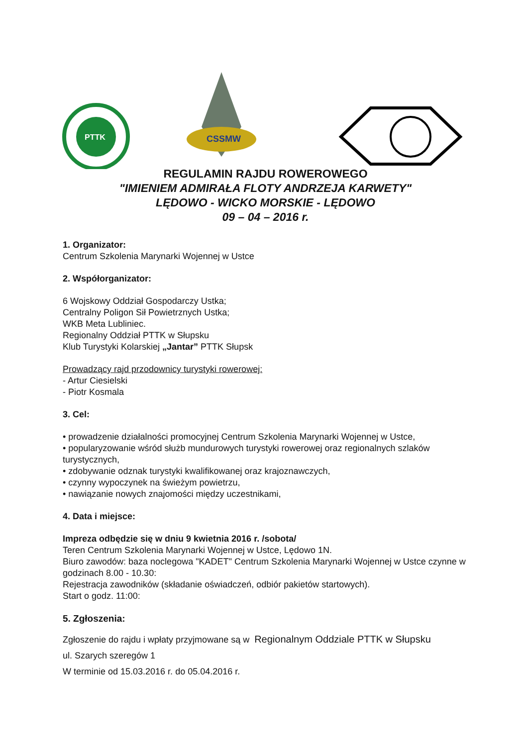PTTK
CSSMW
REGULAMIN RAJDU ROWEROWEGO
"IMIENIEM ADMIRAŁA FLOTY ANDRZEJA KARWETY"
LĘDOWO - WICKO MORSKIE - LĘDOWO
09 – 04 – 2016 r.
1. Organizator:
Centrum Szkolenia Marynarki Wojennej w Ustce
2. Współorganizator:
6 Wojskowy Oddział Gospodarczy Ustka;
Centralny Poligon Sił Powietrznych Ustka;
WKB Meta Lubliniec.
Regionalny Oddział PTTK w Słupsku
Klub Turystyki Kolarskiej „Jantar” PTTK Słupsk
Prowadzący rajd przodownicy turystyki rowerowej:
- Artur Ciesielski
- Piotr Kosmala
3. Cel:
• prowadzenie działalności promocyjnej Centrum Szkolenia Marynarki Wojennej w Ustce,
• popularyzowanie wśród służb mundurowych turystyki rowerowej oraz regionalnych szlaków turystycznych,
• zdobywanie odznak turystyki kwalifikowanej oraz krajoznawczych,
• czynny wypoczynek na świeżym powietrzu,
• nawiązanie nowych znajomości między uczestnikami,
4. Data i miejsce:
Impreza odbędzie się w dniu 9 kwietnia 2016 r. /sobota/
Teren Centrum Szkolenia Marynarki Wojennej w Ustce, Lędowo 1N.
Biuro zawodów: baza noclegowa "KADET" Centrum Szkolenia Marynarki Wojennej w Ustce czynne w godzinach 8.00 - 10.30:
Rejestracja zawodników (składanie oświadczeń, odbiór pakietów startowych).
Start o godz. 11:00:
5. Zgłoszenia:
Zgłoszenie do rajdu i wpłaty przyjmowane są w Regionalnym Oddziale PTTK w Słupsku
ul. Szarych szeregów 1
W terminie od 15.03.2016 r. do 05.04.2016 r.